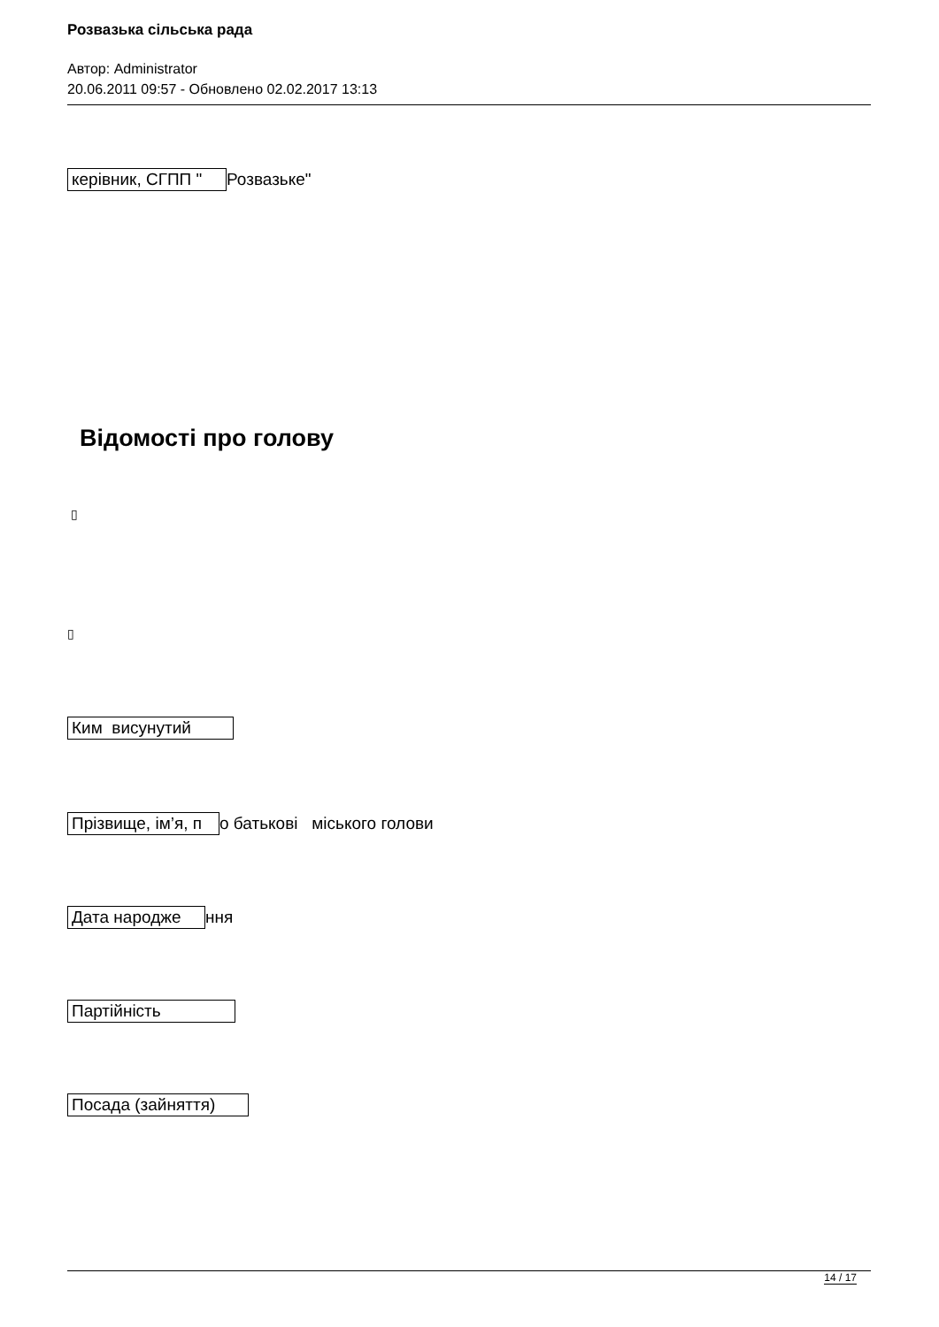Розвазька сільська рада
Автор: Administrator
20.06.2011 09:57 - Обновлено 02.02.2017 13:13
керівник, СГПП " Розвазьке"
Відомості про голову
▯
▯
Ким висунутий
Прізвище, ім’я, п о батькові міського голови
Дата народже ння
Партійність
Посада (зайняття)
14 / 17